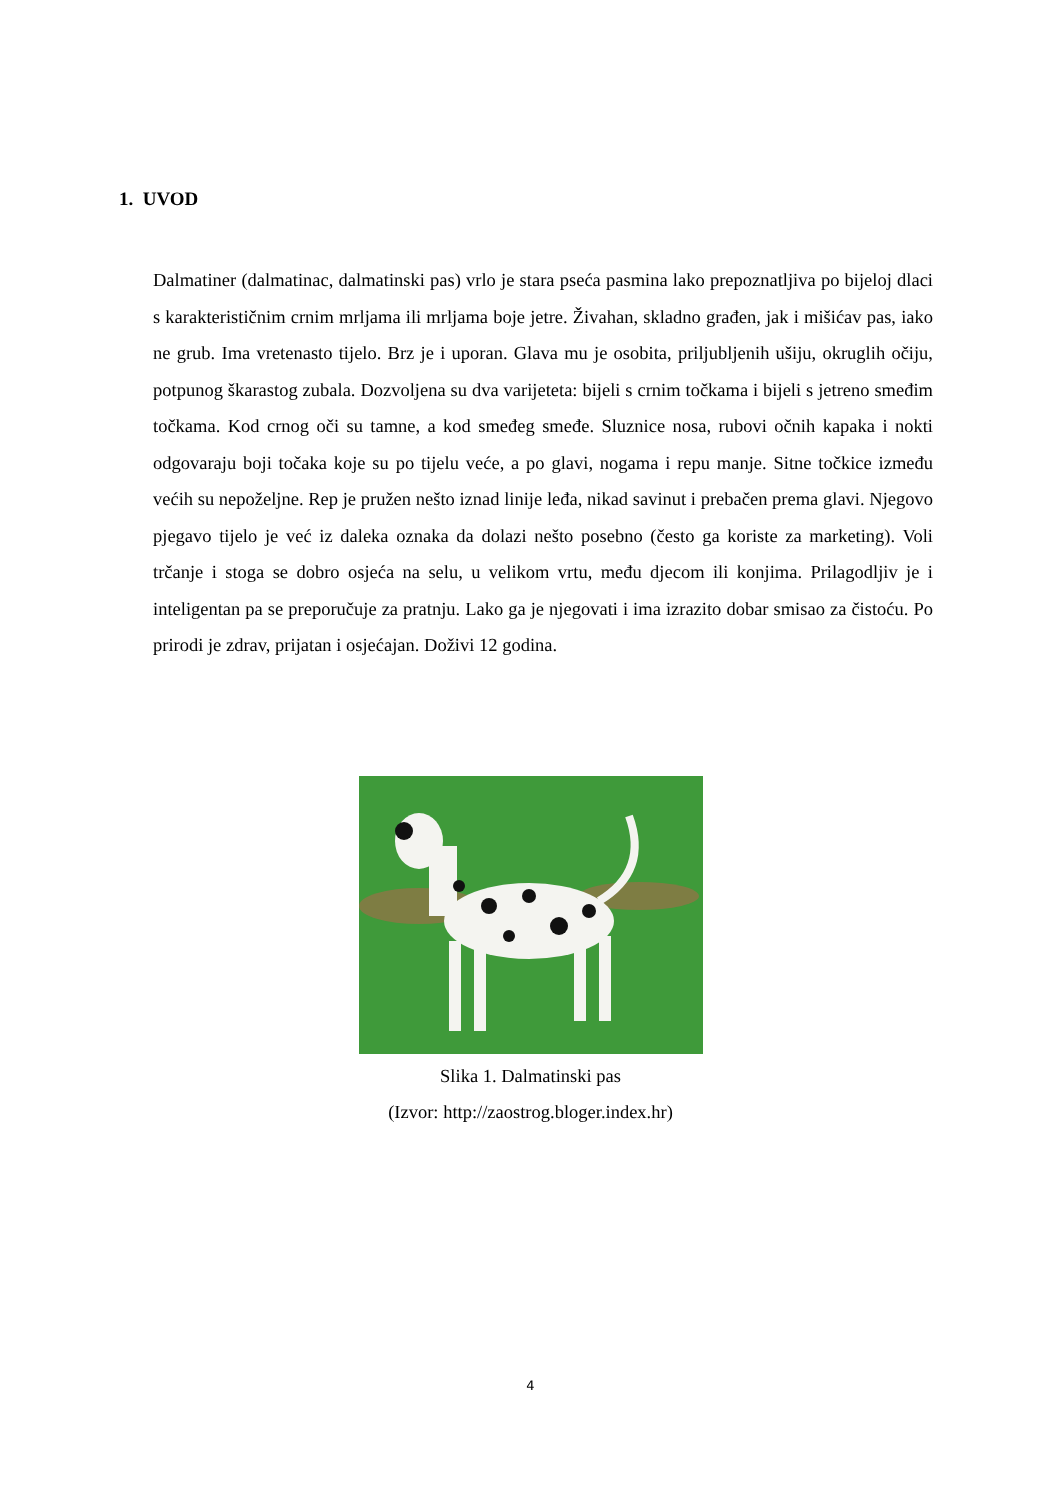1. UVOD
Dalmatiner (dalmatinac, dalmatinski pas) vrlo je stara pseća pasmina lako prepoznatljiva po bijeloj dlaci s karakterističnim crnim mrljama ili mrljama boje jetre. Živahan, skladno građen, jak i mišićav pas, iako ne grub. Ima vretenasto tijelo. Brz je i uporan. Glava mu je osobita, priljubljenih ušiju, okruglih očiju, potpunog škarastog zubala. Dozvoljena su dva varijeteta: bijeli s crnim točkama i bijeli s jetreno smeđim točkama. Kod crnog oči su tamne, a kod smeđeg smeđe. Sluznice nosa, rubovi očnih kapaka i nokti odgovaraju boji točaka koje su po tijelu veće, a po glavi, nogama i repu manje. Sitne točkice između većih su nepoželjne. Rep je pružen nešto iznad linije leđa, nikad savinut i prebačen prema glavi. Njegovo pjegavo tijelo je već iz daleka oznaka da dolazi nešto posebno (često ga koriste za marketing). Voli trčanje i stoga se dobro osjeća na selu, u velikom vrtu, među djecom ili konjima. Prilagodljiv je i inteligentan pa se preporučuje za pratnju. Lako ga je njegovati i ima izrazito dobar smisao za čistoću. Po prirodi je zdrav, prijatan i osjećajan. Doživi 12 godina.
Slika 1. Dalmatinski pas
(Izvor: http://zaostrog.bloger.index.hr)
4